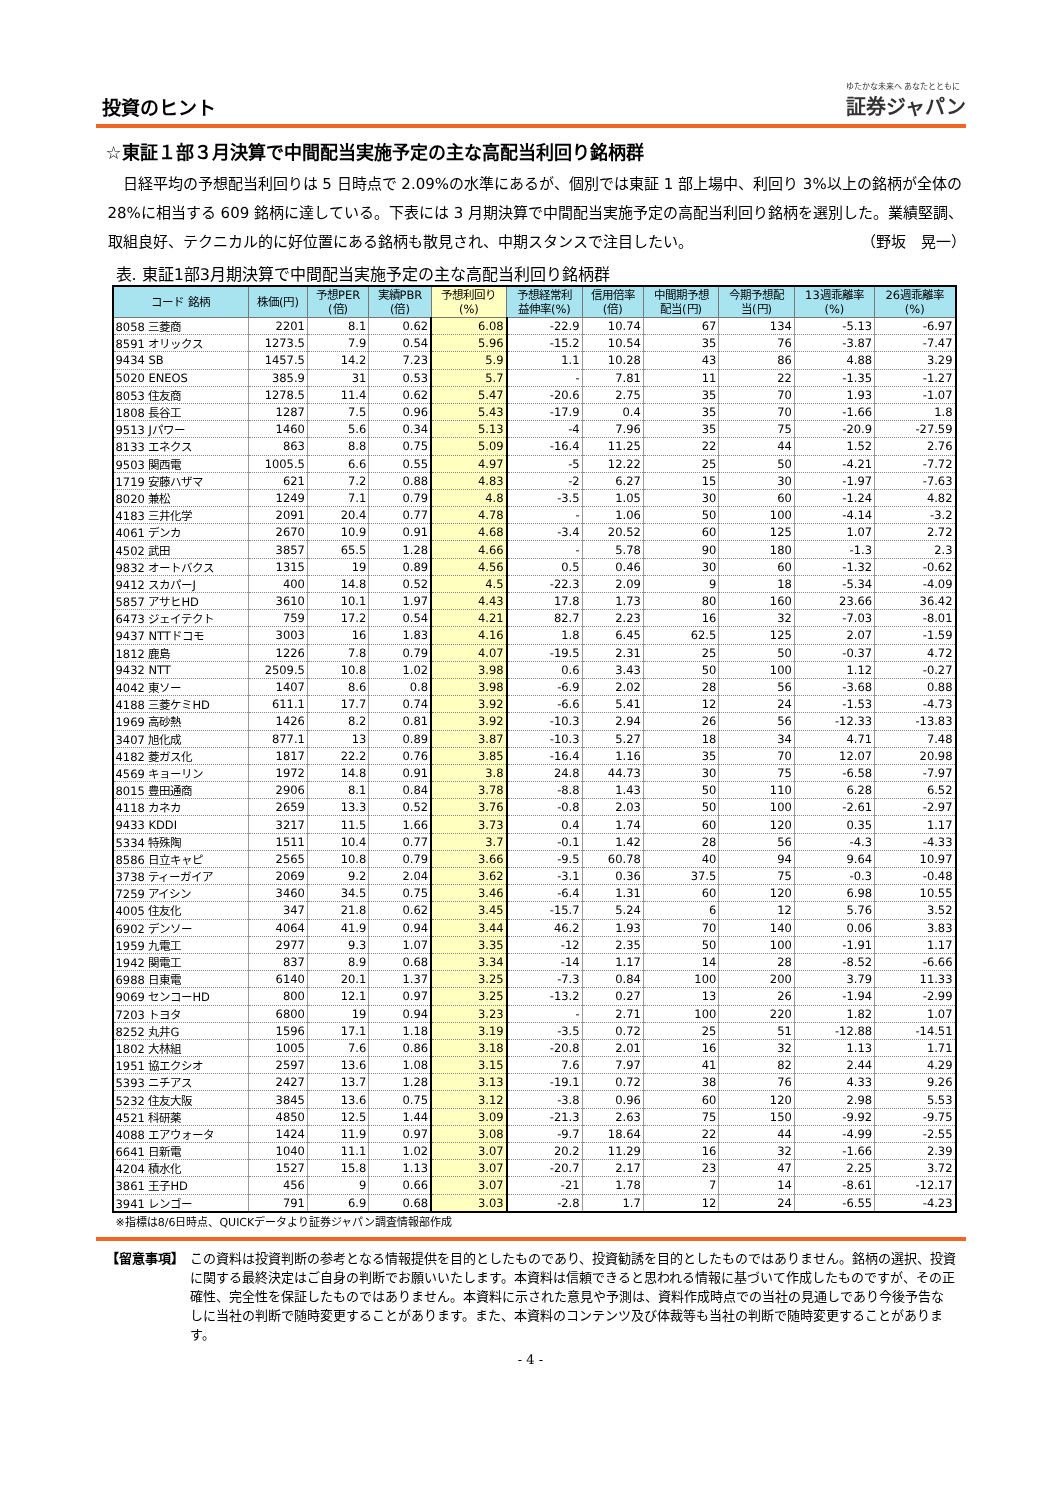投資のヒント
ゆたかな未来へ あなたとともに
証券ジャパン
☆東証１部３月決算で中間配当実施予定の主な高配当利回り銘柄群
　日経平均の予想配当利回りは 5 日時点で 2.09%の水準にあるが、個別では東証 1 部上場中、利回り 3%以上の銘柄が全体の 28%に相当する 609 銘柄に達している。下表には 3 月期決算で中間配当実施予定の高配当利回り銘柄を選別した。業績堅調、取組良好、テクニカル的に好位置にある銘柄も散見され、中期スタンスで注目したい。 （野坂　晃一）
表. 東証1部3月期決算で中間配当実施予定の主な高配当利回り銘柄群
| コード 銘柄 | 株価(円) | 予想PER (倍) | 実績PBR (倍) | 予想利回り (%) | 予想経常利 益伸率(%) | 信用倍率 (倍) | 中間期予想 配当(円) | 今期予想配 当(円) | 13週乖離率 (%) | 26週乖離率 (%) |
| --- | --- | --- | --- | --- | --- | --- | --- | --- | --- | --- |
| 8058 三菱商 | 2201 | 8.1 | 0.62 | 6.08 | -22.9 | 10.74 | 67 | 134 | -5.13 | -6.97 |
| 8591 オリックス | 1273.5 | 7.9 | 0.54 | 5.96 | -15.2 | 10.54 | 35 | 76 | -3.87 | -7.47 |
| 9434 SB | 1457.5 | 14.2 | 7.23 | 5.9 | 1.1 | 10.28 | 43 | 86 | 4.88 | 3.29 |
| 5020 ENEOS | 385.9 | 31 | 0.53 | 5.7 | - | 7.81 | 11 | 22 | -1.35 | -1.27 |
| 8053 住友商 | 1278.5 | 11.4 | 0.62 | 5.47 | -20.6 | 2.75 | 35 | 70 | 1.93 | -1.07 |
| 1808 長谷工 | 1287 | 7.5 | 0.96 | 5.43 | -17.9 | 0.4 | 35 | 70 | -1.66 | 1.8 |
| 9513 Jパワー | 1460 | 5.6 | 0.34 | 5.13 | -4 | 7.96 | 35 | 75 | -20.9 | -27.59 |
| 8133 エネクス | 863 | 8.8 | 0.75 | 5.09 | -16.4 | 11.25 | 22 | 44 | 1.52 | 2.76 |
| 9503 関西電 | 1005.5 | 6.6 | 0.55 | 4.97 | -5 | 12.22 | 25 | 50 | -4.21 | -7.72 |
| 1719 安藤ハザマ | 621 | 7.2 | 0.88 | 4.83 | -2 | 6.27 | 15 | 30 | -1.97 | -7.63 |
| 8020 兼松 | 1249 | 7.1 | 0.79 | 4.8 | -3.5 | 1.05 | 30 | 60 | -1.24 | 4.82 |
| 4183 三井化学 | 2091 | 20.4 | 0.77 | 4.78 | - | 1.06 | 50 | 100 | -4.14 | -3.2 |
| 4061 デンカ | 2670 | 10.9 | 0.91 | 4.68 | -3.4 | 20.52 | 60 | 125 | 1.07 | 2.72 |
| 4502 武田 | 3857 | 65.5 | 1.28 | 4.66 | - | 5.78 | 90 | 180 | -1.3 | 2.3 |
| 9832 オートバクス | 1315 | 19 | 0.89 | 4.56 | 0.5 | 0.46 | 30 | 60 | -1.32 | -0.62 |
| 9412 スカパーJ | 400 | 14.8 | 0.52 | 4.5 | -22.3 | 2.09 | 9 | 18 | -5.34 | -4.09 |
| 5857 アサヒHD | 3610 | 10.1 | 1.97 | 4.43 | 17.8 | 1.73 | 80 | 160 | 23.66 | 36.42 |
| 6473 ジェイテクト | 759 | 17.2 | 0.54 | 4.21 | 82.7 | 2.23 | 16 | 32 | -7.03 | -8.01 |
| 9437 NTTドコモ | 3003 | 16 | 1.83 | 4.16 | 1.8 | 6.45 | 62.5 | 125 | 2.07 | -1.59 |
| 1812 鹿島 | 1226 | 7.8 | 0.79 | 4.07 | -19.5 | 2.31 | 25 | 50 | -0.37 | 4.72 |
| 9432 NTT | 2509.5 | 10.8 | 1.02 | 3.98 | 0.6 | 3.43 | 50 | 100 | 1.12 | -0.27 |
| 4042 東ソー | 1407 | 8.6 | 0.8 | 3.98 | -6.9 | 2.02 | 28 | 56 | -3.68 | 0.88 |
| 4188 三菱ケミHD | 611.1 | 17.7 | 0.74 | 3.92 | -6.6 | 5.41 | 12 | 24 | -1.53 | -4.73 |
| 1969 高砂熱 | 1426 | 8.2 | 0.81 | 3.92 | -10.3 | 2.94 | 26 | 56 | -12.33 | -13.83 |
| 3407 旭化成 | 877.1 | 13 | 0.89 | 3.87 | -10.3 | 5.27 | 18 | 34 | 4.71 | 7.48 |
| 4182 菱ガス化 | 1817 | 22.2 | 0.76 | 3.85 | -16.4 | 1.16 | 35 | 70 | 12.07 | 20.98 |
| 4569 キョーリン | 1972 | 14.8 | 0.91 | 3.8 | 24.8 | 44.73 | 30 | 75 | -6.58 | -7.97 |
| 8015 豊田通商 | 2906 | 8.1 | 0.84 | 3.78 | -8.8 | 1.43 | 50 | 110 | 6.28 | 6.52 |
| 4118 カネカ | 2659 | 13.3 | 0.52 | 3.76 | -0.8 | 2.03 | 50 | 100 | -2.61 | -2.97 |
| 9433 KDDI | 3217 | 11.5 | 1.66 | 3.73 | 0.4 | 1.74 | 60 | 120 | 0.35 | 1.17 |
| 5334 特殊陶 | 1511 | 10.4 | 0.77 | 3.7 | -0.1 | 1.42 | 28 | 56 | -4.3 | -4.33 |
| 8586 日立キャピ | 2565 | 10.8 | 0.79 | 3.66 | -9.5 | 60.78 | 40 | 94 | 9.64 | 10.97 |
| 3738 ティーガイア | 2069 | 9.2 | 2.04 | 3.62 | -3.1 | 0.36 | 37.5 | 75 | -0.3 | -0.48 |
| 7259 アイシン | 3460 | 34.5 | 0.75 | 3.46 | -6.4 | 1.31 | 60 | 120 | 6.98 | 10.55 |
| 4005 住友化 | 347 | 21.8 | 0.62 | 3.45 | -15.7 | 5.24 | 6 | 12 | 5.76 | 3.52 |
| 6902 デンソー | 4064 | 41.9 | 0.94 | 3.44 | 46.2 | 1.93 | 70 | 140 | 0.06 | 3.83 |
| 1959 九電工 | 2977 | 9.3 | 1.07 | 3.35 | -12 | 2.35 | 50 | 100 | -1.91 | 1.17 |
| 1942 関電工 | 837 | 8.9 | 0.68 | 3.34 | -14 | 1.17 | 14 | 28 | -8.52 | -6.66 |
| 6988 日東電 | 6140 | 20.1 | 1.37 | 3.25 | -7.3 | 0.84 | 100 | 200 | 3.79 | 11.33 |
| 9069 センコーHD | 800 | 12.1 | 0.97 | 3.25 | -13.2 | 0.27 | 13 | 26 | -1.94 | -2.99 |
| 7203 トヨタ | 6800 | 19 | 0.94 | 3.23 | - | 2.71 | 100 | 220 | 1.82 | 1.07 |
| 8252 丸井G | 1596 | 17.1 | 1.18 | 3.19 | -3.5 | 0.72 | 25 | 51 | -12.88 | -14.51 |
| 1802 大林組 | 1005 | 7.6 | 0.86 | 3.18 | -20.8 | 2.01 | 16 | 32 | 1.13 | 1.71 |
| 1951 協エクシオ | 2597 | 13.6 | 1.08 | 3.15 | 7.6 | 7.97 | 41 | 82 | 2.44 | 4.29 |
| 5393 ニチアス | 2427 | 13.7 | 1.28 | 3.13 | -19.1 | 0.72 | 38 | 76 | 4.33 | 9.26 |
| 5232 住友大阪 | 3845 | 13.6 | 0.75 | 3.12 | -3.8 | 0.96 | 60 | 120 | 2.98 | 5.53 |
| 4521 科研薬 | 4850 | 12.5 | 1.44 | 3.09 | -21.3 | 2.63 | 75 | 150 | -9.92 | -9.75 |
| 4088 エアウォータ | 1424 | 11.9 | 0.97 | 3.08 | -9.7 | 18.64 | 22 | 44 | -4.99 | -2.55 |
| 6641 日新電 | 1040 | 11.1 | 1.02 | 3.07 | 20.2 | 11.29 | 16 | 32 | -1.66 | 2.39 |
| 4204 積水化 | 1527 | 15.8 | 1.13 | 3.07 | -20.7 | 2.17 | 23 | 47 | 2.25 | 3.72 |
| 3861 王子HD | 456 | 9 | 0.66 | 3.07 | -21 | 1.78 | 7 | 14 | -8.61 | -12.17 |
| 3941 レンゴー | 791 | 6.9 | 0.68 | 3.03 | -2.8 | 1.7 | 12 | 24 | -6.55 | -4.23 |
※指標は8/6日時点、QUICKデータより証券ジャパン調査情報部作成
【留意事項】 この資料は投資判断の参考となる情報提供を目的としたものであり、投資勧誘を目的としたものではありません。銘柄の選択、投資に関する最終決定はご自身の判断でお願いいたします。本資料は信頼できると思われる情報に基づいて作成したものですが、その正確性、完全性を保証したものではありません。本資料に示された意見や予測は、資料作成時点での当社の見通しであり今後予告なしに当社の判断で随時変更することがあります。また、本資料のコンテンツ及び体裁等も当社の判断で随時変更することがあります。
- 4 -